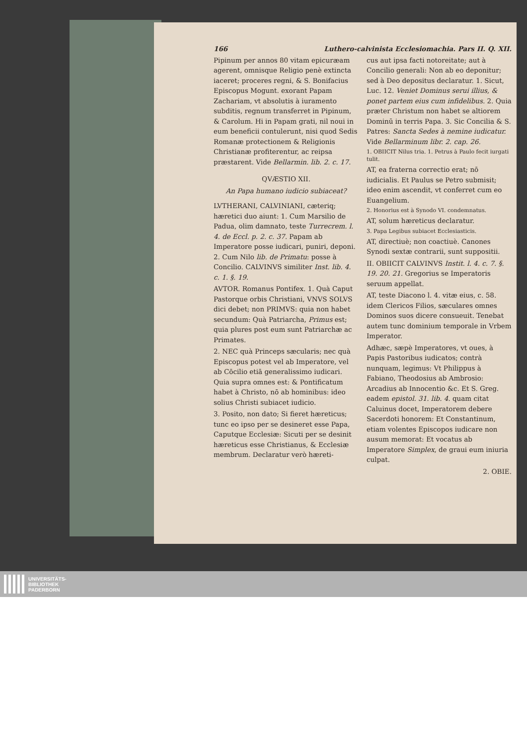166 Luthero-calvinista Ecclesiomachia. Pars II. Q. XII.
Pipinum per annos 80 vitam epicuræam agerent, omnisque Religio penè extincta iaceret; proceres regni, & S. Bonifacius Episcopus Mogunt. exorant Papam Zachariam, vt absolutis à iuramento subditis, regnum transferret in Pipinum, & Carolum. Hi in Papam grati, nil noui in eum beneficii contulerunt, nisi quod Sedis Romanæ protectionem & Religionis Christianæ profiterentur, ac reipsa præstarent. Vide Bellarmin. lib. 2. c. 17.
QVÆSTIO XII.
An Papa humano iudicio subiaceat?
LVTHERANI, CALVINIANI, cæteriq; hæretici duo aiunt: 1. Cum Marsilio de Padua, olim damnato, teste Turrecrem. l. 4. de Eccl. p. 2. c. 37. Papam ab Imperatore posse iudicari, puniri, deponi. 2. Cum Nilo lib. de Primatu: posse à Concilio. CALVINVS similiter Inst. lib. 4. c. 1. §. 19.
AVTOR. Romanus Pontifex. 1. Quà Caput Pastorque orbis Christiani, VNVS SOLVS dici debet; non PRIMVS: quia non habet secundum: Quà Patriarcha, Primus est; quia plures post eum sunt Patriarchæ ac Primates.
2. NEC quà Princeps sæcularis; nec quà Episcopus potest vel ab Imperatore, vel ab Cōcilio etiā generalissimo iudicari. Quia supra omnes est: & Pontificatum habet à Christo, nō ab hominibus: ideo solius Christi subiacet iudicio.
3. Posito, non dato; Si fieret hæreticus; tunc eo ipso per se desineret esse Papa, Caputque Ecclesiæ: Sicuti per se desinit hæreticus esse Christianus, & Ecclesiæ membrum. Declaratur verò hæreti-
cus aut ipsa facti notoreitate; aut à Concilio generali: Non ab eo deponitur; sed à Deo depositus declaratur. 1. Sicut, Luc. 12. Veniet Dominus serui illius, & ponet partem eius cum infidelibus. 2. Quia præter Christum non habet se altiorem Dominū in terris Papa. 3. Sic Concilia & S. Patres: Sancta Sedes à nemine iudicatur. Vide Bellarminum libr. 2. cap. 26.
1. OBIICIT Nilus tria. 1. Petrus à Paulo fecit iurgati tulit.
AT, ea fraterna correctio erat; nō iudicialis. Et Paulus se Petro submisit; ideo enim ascendit, vt conferret cum eo Euangelium.
2. Honorius est à Synodo VI. condemnatus.
AT, solum hæreticus declaratur.
3. Papa Legibus subiacet Ecclesiasticis.
AT, directiuè; non coactiuè. Canones Synodi sextæ contrarii, sunt suppositii.
II. OBIICIT CALVINVS Instit. l. 4. c. 7. §. 19. 20. 21. Gregorius se Imperatoris seruum appellat.
AT, teste Diacono l. 4. vitæ eius, c. 58. idem Clericos Filios, sæculares omnes Dominos suos dicere consueuit. Tenebat autem tunc dominium temporale in Vrbem Imperator.
Adhæc, sæpè Imperatores, vt oues, à Papis Pastoribus iudicatos; contrà nunquam, legimus: Vt Philippus à Fabiano, Theodosius ab Ambrosio: Arcadius ab Innocentio &c. Et S. Greg. eadem epistol. 31. lib. 4. quam citat Caluinus docet, Imperatorem debere Sacerdoti honorem: Et Constantinum, etiam volentes Episcopos iudicare non ausum memorat: Et vocatus ab Imperatore Simplex, de graui eum iniuria culpat.
2. OBIE.
UNIVERSITÄTS-
BIBLIOTHEK
PADERBORN